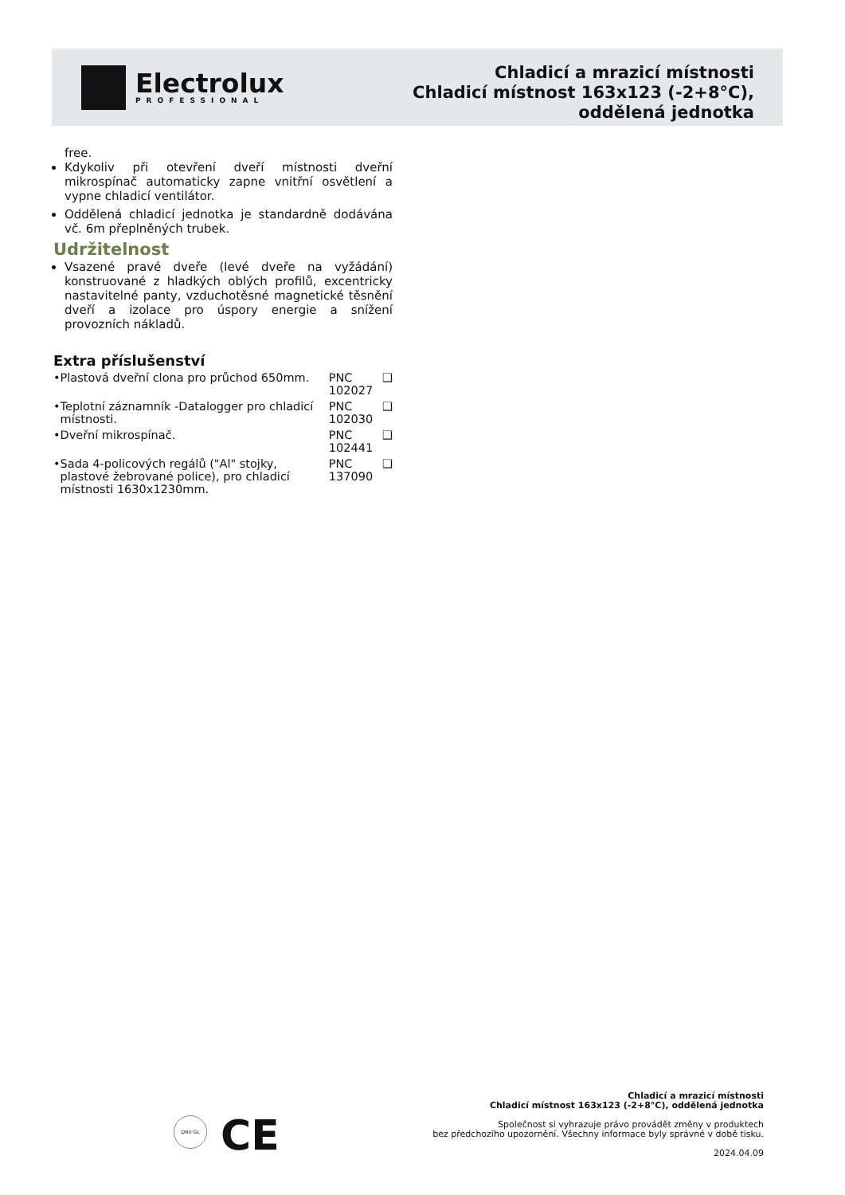Electrolux
PROFESSIONAL
Chladicí a mrazicí místnosti
Chladicí místnost 163x123 (-2+8°C),
oddělená jednotka
free.
Kdykoliv při otevření dveří místnosti dveřní mikrospínač automaticky zapne vnitřní osvětlení a vypne chladicí ventilátor.
Oddělená chladicí jednotka je standardně dodávána vč. 6m přeplněných trubek.
Udržitelnost
Vsazené pravé dveře (levé dveře na vyžádání) konstruované z hladkých oblých profilů, excentricky nastavitelné panty, vzduchotěsné magnetické těsnění dveří a izolace pro úspory energie a snížení provozních nákladů.
Extra příslušenství
| • | Plastová dveřní clona pro průchod 650mm. | PNC 102027 | ❑ |
| • | Teplotní záznamník -Datalogger pro chladicí místnosti. | PNC 102030 | ❑ |
| • | Dveřní mikrospínač. | PNC 102441 | ❑ |
| • | Sada 4-policových regálů ("Al" stojky, plastové žebrované police), pro chladicí místnosti 1630x1230mm. | PNC 137090 | ❑ |
DNV·GL CE
Chladicí a mrazicí místnosti
Chladicí místnost 163x123 (-2+8°C), oddělená jednotka
Společnost si vyhrazuje právo provádět změny v produktech
bez předchozího upozornění. Všechny informace byly správné v době tisku.
2024.04.09